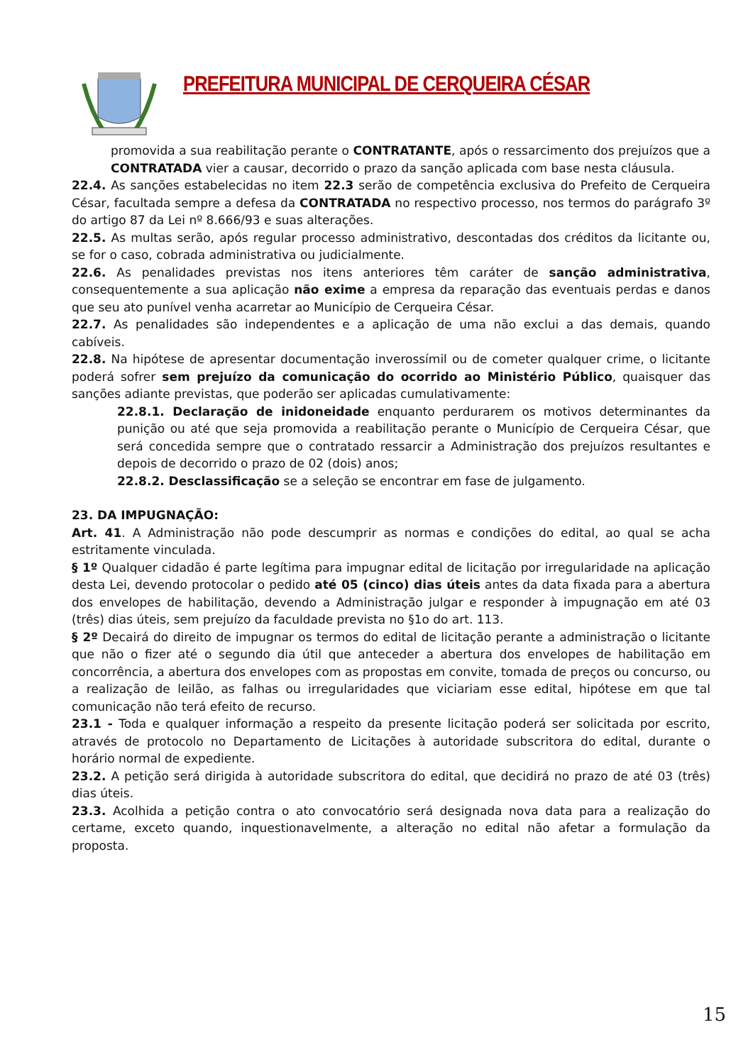PREFEITURA MUNICIPAL DE CERQUEIRA CÉSAR
promovida a sua reabilitação perante o CONTRATANTE, após o ressarcimento dos prejuízos que a CONTRATADA vier a causar, decorrido o prazo da sanção aplicada com base nesta cláusula.
22.4. As sanções estabelecidas no item 22.3 serão de competência exclusiva do Prefeito de Cerqueira César, facultada sempre a defesa da CONTRATADA no respectivo processo, nos termos do parágrafo 3º do artigo 87 da Lei nº 8.666/93 e suas alterações.
22.5. As multas serão, após regular processo administrativo, descontadas dos créditos da licitante ou, se for o caso, cobrada administrativa ou judicialmente.
22.6. As penalidades previstas nos itens anteriores têm caráter de sanção administrativa, consequentemente a sua aplicação não exime a empresa da reparação das eventuais perdas e danos que seu ato punível venha acarretar ao Município de Cerqueira César.
22.7. As penalidades são independentes e a aplicação de uma não exclui a das demais, quando cabíveis.
22.8. Na hipótese de apresentar documentação inverossímil ou de cometer qualquer crime, o licitante poderá sofrer sem prejuízo da comunicação do ocorrido ao Ministério Público, quaisquer das sanções adiante previstas, que poderão ser aplicadas cumulativamente:
22.8.1. Declaração de inidoneidade enquanto perdurarem os motivos determinantes da punição ou até que seja promovida a reabilitação perante o Município de Cerqueira César, que será concedida sempre que o contratado ressarcir a Administração dos prejuízos resultantes e depois de decorrido o prazo de 02 (dois) anos;
22.8.2. Desclassificação se a seleção se encontrar em fase de julgamento.
23. DA IMPUGNAÇÃO:
Art. 41. A Administração não pode descumprir as normas e condições do edital, ao qual se acha estritamente vinculada.
§ 1º Qualquer cidadão é parte legítima para impugnar edital de licitação por irregularidade na aplicação desta Lei, devendo protocolar o pedido até 05 (cinco) dias úteis antes da data fixada para a abertura dos envelopes de habilitação, devendo a Administração julgar e responder à impugnação em até 03 (três) dias úteis, sem prejuízo da faculdade prevista no §1o do art. 113.
§ 2º Decairá do direito de impugnar os termos do edital de licitação perante a administração o licitante que não o fizer até o segundo dia útil que anteceder a abertura dos envelopes de habilitação em concorrência, a abertura dos envelopes com as propostas em convite, tomada de preços ou concurso, ou a realização de leilão, as falhas ou irregularidades que viciariam esse edital, hipótese em que tal comunicação não terá efeito de recurso.
23.1 - Toda e qualquer informação a respeito da presente licitação poderá ser solicitada por escrito, através de protocolo no Departamento de Licitações à autoridade subscritora do edital, durante o horário normal de expediente.
23.2. A petição será dirigida à autoridade subscritora do edital, que decidirá no prazo de até 03 (três) dias úteis.
23.3. Acolhida a petição contra o ato convocatório será designada nova data para a realização do certame, exceto quando, inquestionavelmente, a alteração no edital não afetar a formulação da proposta.
15